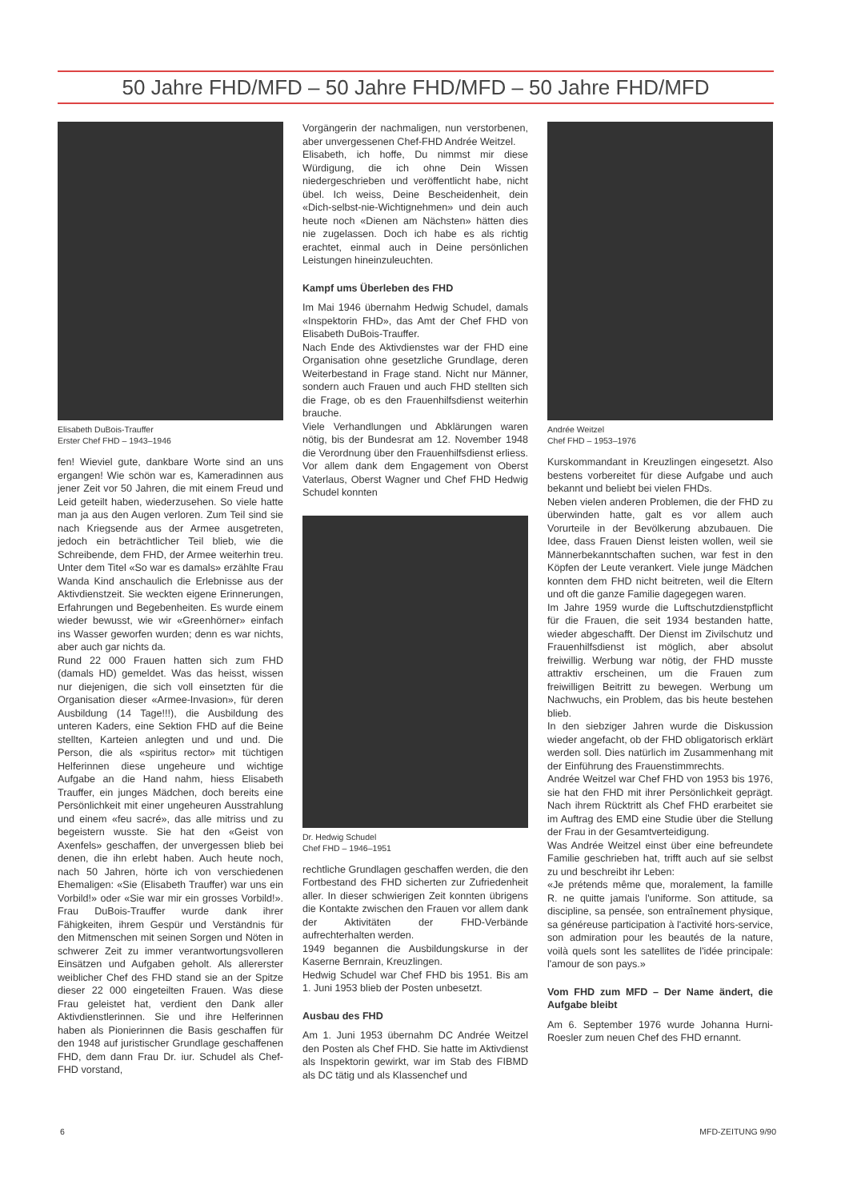50 Jahre FHD/MFD – 50 Jahre FHD/MFD – 50 Jahre FHD/MFD
Elisabeth DuBois-Trauffer
Erster Chef FHD – 1943–1946
fen! Wieviel gute, dankbare Worte sind an uns ergangen! Wie schön war es, Kameradinnen aus jener Zeit vor 50 Jahren, die mit einem Freud und Leid geteilt haben, wiederzusehen. So viele hatte man ja aus den Augen verloren. Zum Teil sind sie nach Kriegsende aus der Armee ausgetreten, jedoch ein beträchtlicher Teil blieb, wie die Schreibende, dem FHD, der Armee weiterhin treu. Unter dem Titel «So war es damals» erzählte Frau Wanda Kind anschaulich die Erlebnisse aus der Aktivdienstzeit. Sie weckten eigene Erinnerungen, Erfahrungen und Begebenheiten. Es wurde einem wieder bewusst, wie wir «Greenhörner» einfach ins Wasser geworfen wurden; denn es war nichts, aber auch gar nichts da.
Rund 22 000 Frauen hatten sich zum FHD (damals HD) gemeldet. Was das heisst, wissen nur diejenigen, die sich voll einsetzten für die Organisation dieser «Armee-Invasion», für deren Ausbildung (14 Tage!!!), die Ausbildung des unteren Kaders, eine Sektion FHD auf die Beine stellten, Karteien anlegten und und und. Die Person, die als «spiritus rector» mit tüchtigen Helferinnen diese ungeheure und wichtige Aufgabe an die Hand nahm, hiess Elisabeth Trauffer, ein junges Mädchen, doch bereits eine Persönlichkeit mit einer ungeheuren Ausstrahlung und einem «feu sacré», das alle mitriss und zu begeistern wusste. Sie hat den «Geist von Axenfels» geschaffen, der unvergessen blieb bei denen, die ihn erlebt haben. Auch heute noch, nach 50 Jahren, hörte ich von verschiedenen Ehemaligen: «Sie (Elisabeth Trauffer) war uns ein Vorbild!» oder «Sie war mir ein grosses Vorbild!». Frau DuBois-Trauffer wurde dank ihrer Fähigkeiten, ihrem Gespür und Verständnis für den Mitmenschen mit seinen Sorgen und Nöten in schwerer Zeit zu immer verantwortungsvolleren Einsätzen und Aufgaben geholt. Als allererster weiblicher Chef des FHD stand sie an der Spitze dieser 22 000 eingeteilten Frauen. Was diese Frau geleistet hat, verdient den Dank aller Aktivdienstlerinnen. Sie und ihre Helferinnen haben als Pionierinnen die Basis geschaffen für den 1948 auf juristischer Grundlage geschaffenen FHD, dem dann Frau Dr. iur. Schudel als Chef-FHD vorstand,
Vorgängerin der nachmaligen, nun verstorbenen, aber unvergessenen Chef-FHD Andrée Weitzel.
Elisabeth, ich hoffe, Du nimmst mir diese Würdigung, die ich ohne Dein Wissen niedergeschrieben und veröffentlicht habe, nicht übel. Ich weiss, Deine Bescheidenheit, dein «Dich-selbst-nie-Wichtignehmen» und dein auch heute noch «Dienen am Nächsten» hätten dies nie zugelassen. Doch ich habe es als richtig erachtet, einmal auch in Deine persönlichen Leistungen hineinzuleuchten.
Kampf ums Überleben des FHD
Im Mai 1946 übernahm Hedwig Schudel, damals «Inspektorin FHD», das Amt der Chef FHD von Elisabeth DuBois-Trauffer.
Nach Ende des Aktivdienstes war der FHD eine Organisation ohne gesetzliche Grundlage, deren Weiterbestand in Frage stand. Nicht nur Männer, sondern auch Frauen und auch FHD stellten sich die Frage, ob es den Frauenhilfsdienst weiterhin brauche.
Viele Verhandlungen und Abklärungen waren nötig, bis der Bundesrat am 12. November 1948 die Verordnung über den Frauenhilfsdienst erliess. Vor allem dank dem Engagement von Oberst Vaterlaus, Oberst Wagner und Chef FHD Hedwig Schudel konnten
Dr. Hedwig Schudel
Chef FHD – 1946–1951
rechtliche Grundlagen geschaffen werden, die den Fortbestand des FHD sicherten zur Zufriedenheit aller. In dieser schwierigen Zeit konnten übrigens die Kontakte zwischen den Frauen vor allem dank der Aktivitäten der FHD-Verbände aufrechterhalten werden.
1949 begannen die Ausbildungskurse in der Kaserne Bernrain, Kreuzlingen.
Hedwig Schudel war Chef FHD bis 1951. Bis am 1. Juni 1953 blieb der Posten unbesetzt.
Ausbau des FHD
Am 1. Juni 1953 übernahm DC Andrée Weitzel den Posten als Chef FHD. Sie hatte im Aktivdienst als Inspektorin gewirkt, war im Stab des FIBMD als DC tätig und als Klassenchef und
Andrée Weitzel
Chef FHD – 1953–1976
Kurskommandant in Kreuzlingen eingesetzt. Also bestens vorbereitet für diese Aufgabe und auch bekannt und beliebt bei vielen FHDs.
Neben vielen anderen Problemen, die der FHD zu überwinden hatte, galt es vor allem auch Vorurteile in der Bevölkerung abzubauen. Die Idee, dass Frauen Dienst leisten wollen, weil sie Männerbekanntschaften suchen, war fest in den Köpfen der Leute verankert. Viele junge Mädchen konnten dem FHD nicht beitreten, weil die Eltern und oft die ganze Familie dagegegen waren.
Im Jahre 1959 wurde die Luftschutzdienstpflicht für die Frauen, die seit 1934 bestanden hatte, wieder abgeschafft. Der Dienst im Zivilschutz und Frauenhilfsdienst ist möglich, aber absolut freiwillig. Werbung war nötig, der FHD musste attraktiv erscheinen, um die Frauen zum freiwilligen Beitritt zu bewegen. Werbung um Nachwuchs, ein Problem, das bis heute bestehen blieb.
In den siebziger Jahren wurde die Diskussion wieder angefacht, ob der FHD obligatorisch erklärt werden soll. Dies natürlich im Zusammenhang mit der Einführung des Frauenstimmrechts.
Andrée Weitzel war Chef FHD von 1953 bis 1976, sie hat den FHD mit ihrer Persönlichkeit geprägt. Nach ihrem Rücktritt als Chef FHD erarbeitet sie im Auftrag des EMD eine Studie über die Stellung der Frau in der Gesamtverteidigung.
Was Andrée Weitzel einst über eine befreundete Familie geschrieben hat, trifft auch auf sie selbst zu und beschreibt ihr Leben:
«Je prétends même que, moralement, la famille R. ne quitte jamais l'uniforme. Son attitude, sa discipline, sa pensée, son entraînement physique, sa généreuse participation à l'activité hors-service, son admiration pour les beautés de la nature, voilà quels sont les satellites de l'idée principale: l'amour de son pays.»
Vom FHD zum MFD – Der Name ändert, die Aufgabe bleibt
Am 6. September 1976 wurde Johanna Hurni-Roesler zum neuen Chef des FHD ernannt.
6 MFD-ZEITUNG 9/90